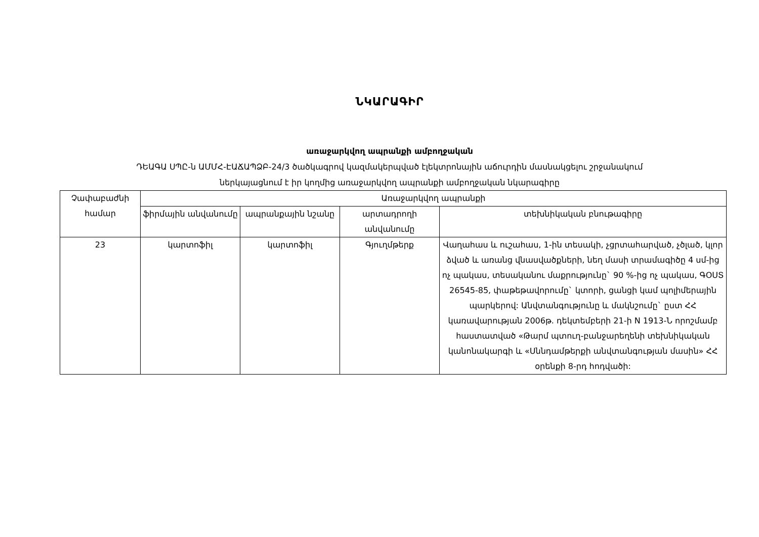ՆԿԱՐԱԳԻՐ
առաջարկվող ապրանքի ամբողջական
ԴԵԱԳԱ ՍՊԸ-ն ԱՄՄՀ-ԷԱՃԱՊՁԲ-24/3 ծածկագրով կազմակերպված էլեկտրոնային աճուրդին մասնակցելու շրջանակում
ներկայացնում է իր կողմից առաջարկվող ապրանքի ամբողջական նկարագիրը
| Չափաբաժնի համար | Առաջարկվող ապրանքի | | | |
| --- | --- | --- | --- | --- |
| | ֆիրմային անվանումը | ապրանքային նշանը | արտադրողի անվանումը | տեխնիկական բնութագիրը |
| 23 | կարտոֆիլ | կարտոֆիլ | Գյուղմթերք | Վաղահաս և ուշահաս, 1-ին տեսակի, չցրտահարված, չծլած, կլոր ձված և առանց վնասվածքների, նեղ մասի տրամագիծը 4 սմ-ից ոչ պակաս, տեսականու մաքրությունը` 90 %-ից ոչ պակաս, ԳՕՍՏ 26545-85, փաթեթավորումը` կտորի, ցանցի կամ պոլիմերային պարկերով: Անվտանգությունը և մակնշումը` ըստ ՀՀ կառավարության 2006թ. դեկտեմբերի 21-ի N 1913-Ն որոշմամբ հաստատված «Թարմ պտուղ-բանջարեղենի տեխնիկական կանոնակարգի և «Սննդամթերքի անվտանգության մասին» ՀՀ օրենքի 8-րդ հոդվածի: |